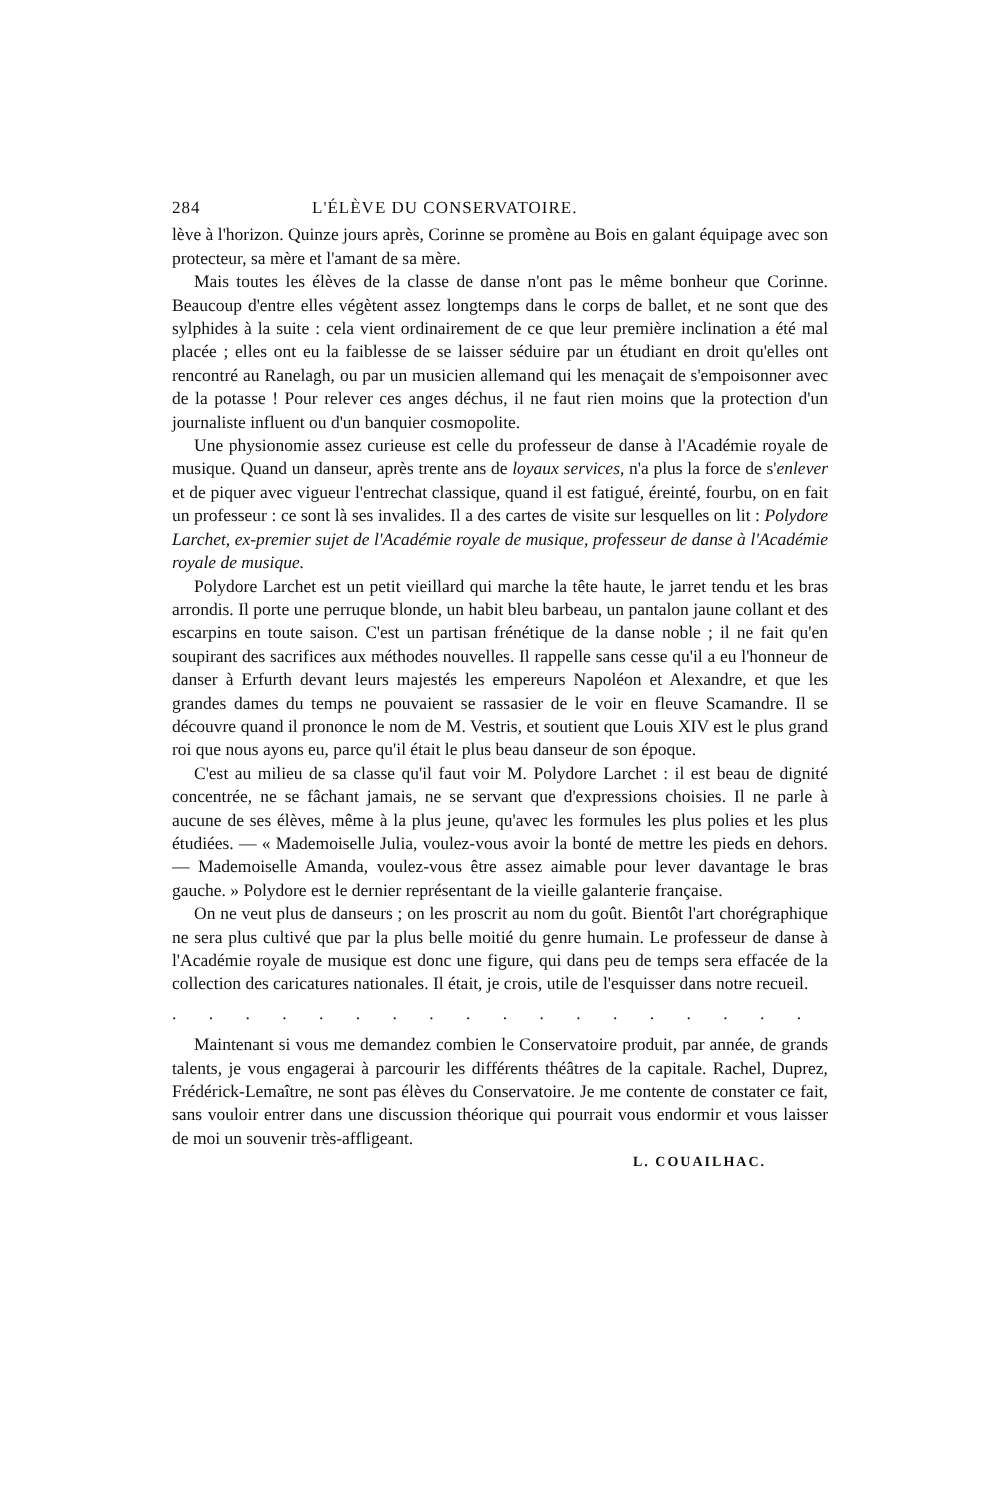284 L'ÉLÈVE DU CONSERVATOIRE.
lève à l'horizon. Quinze jours après, Corinne se promène au Bois en galant équipage avec son protecteur, sa mère et l'amant de sa mère.
Mais toutes les élèves de la classe de danse n'ont pas le même bonheur que Corinne. Beaucoup d'entre elles végètent assez longtemps dans le corps de ballet, et ne sont que des sylphides à la suite : cela vient ordinairement de ce que leur première inclination a été mal placée ; elles ont eu la faiblesse de se laisser séduire par un étudiant en droit qu'elles ont rencontré au Ranelagh, ou par un musicien allemand qui les menaçait de s'empoisonner avec de la potasse ! Pour relever ces anges déchus, il ne faut rien moins que la protection d'un journaliste influent ou d'un banquier cosmopolite.
Une physionomie assez curieuse est celle du professeur de danse à l'Académie royale de musique. Quand un danseur, après trente ans de loyaux services, n'a plus la force de s'enlever et de piquer avec vigueur l'entrechat classique, quand il est fatigué, éreinté, fourbu, on en fait un professeur : ce sont là ses invalides. Il a des cartes de visite sur lesquelles on lit : Polydore Larchet, ex-premier sujet de l'Académie royale de musique, professeur de danse à l'Académie royale de musique.
Polydore Larchet est un petit vieillard qui marche la tête haute, le jarret tendu et les bras arrondis. Il porte une perruque blonde, un habit bleu barbeau, un pantalon jaune collant et des escarpins en toute saison. C'est un partisan frénétique de la danse noble ; il ne fait qu'en soupirant des sacrifices aux méthodes nouvelles. Il rappelle sans cesse qu'il a eu l'honneur de danser à Erfurth devant leurs majestés les empereurs Napoléon et Alexandre, et que les grandes dames du temps ne pouvaient se rassasier de le voir en fleuve Scamandre. Il se découvre quand il prononce le nom de M. Vestris, et soutient que Louis XIV est le plus grand roi que nous ayons eu, parce qu'il était le plus beau danseur de son époque.
C'est au milieu de sa classe qu'il faut voir M. Polydore Larchet : il est beau de dignité concentrée, ne se fâchant jamais, ne se servant que d'expressions choisies. Il ne parle à aucune de ses élèves, même à la plus jeune, qu'avec les formules les plus polies et les plus étudiées. — « Mademoiselle Julia, voulez-vous avoir la bonté de mettre les pieds en dehors. — Mademoiselle Amanda, voulez-vous être assez aimable pour lever davantage le bras gauche. » Polydore est le dernier représentant de la vieille galanterie française.
On ne veut plus de danseurs ; on les proscrit au nom du goût. Bientôt l'art chorégraphique ne sera plus cultivé que par la plus belle moitié du genre humain. Le professeur de danse à l'Académie royale de musique est donc une figure, qui dans peu de temps sera effacée de la collection des caricatures nationales. Il était, je crois, utile de l'esquisser dans notre recueil.
. . . . . . . . . . . . . . . . . . . . . . . . . . . . . . .
Maintenant si vous me demandez combien le Conservatoire produit, par année, de grands talents, je vous engagerai à parcourir les différents théâtres de la capitale. Rachel, Duprez, Frédérick-Lemaître, ne sont pas élèves du Conservatoire. Je me contente de constater ce fait, sans vouloir entrer dans une discussion théorique qui pourrait vous endormir et vous laisser de moi un souvenir très-affligeant.
L. COUAILHAC.